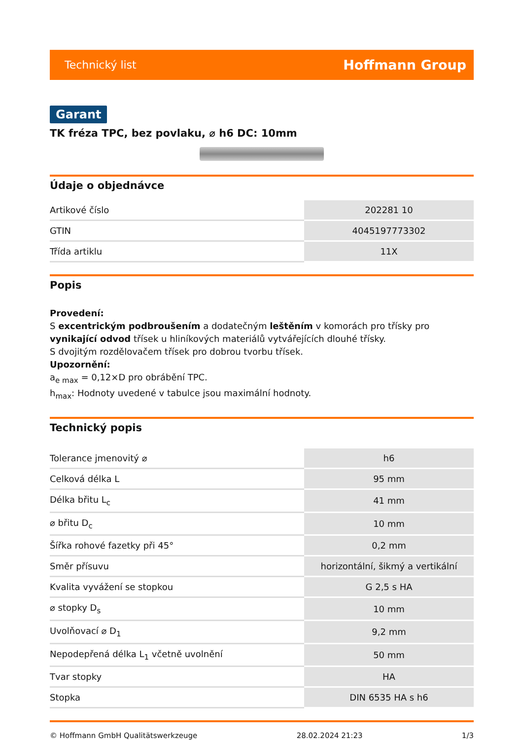Technický list Hoffmann Group
Garant
TK fréza TPC, bez povlaku, ⌀ h6 DC: 10mm
Údaje o objednávce
| Artikové číslo | 202281 10 |
| GTIN | 4045197773302 |
| Třída artiklu | 11X |
Popis
Provedení:
S excentrickým podbroušením a dodatečným leštěním v komorách pro třísky pro vynikající odvod třísek u hliníkových materiálů vytvářejících dlouhé třísky.
S dvojitým rozdělovačem třísek pro dobrou tvorbu třísek.
Upozornění:
a<sub>e max</sub> = 0,12×D pro obrábění TPC.
h<sub>max</sub>: Hodnoty uvedené v tabulce jsou maximální hodnoty.
Technický popis
| Tolerance jmenovitý ⌀ | h6 |
| Celková délka L | 95 mm |
| Délka břitu L<sub>c</sub> | 41 mm |
| ⌀ břitu D<sub>c</sub> | 10 mm |
| Šířka rohové fazetky při 45° | 0,2 mm |
| Směr přísuvu | horizontální, šikmý a vertikální |
| Kvalita vyvážení se stopkou | G 2,5 s HA |
| ⌀ stopky D<sub>s</sub> | 10 mm |
| Uvolňovací ⌀ D<sub>1</sub> | 9,2 mm |
| Nepodepřená délka L<sub>1</sub> včetně uvolnění | 50 mm |
| Tvar stopky | HA |
| Stopka | DIN 6535 HA s h6 |
© Hoffmann GmbH Qualitätswerkzeuge 28.02.2024 21:23 1/3